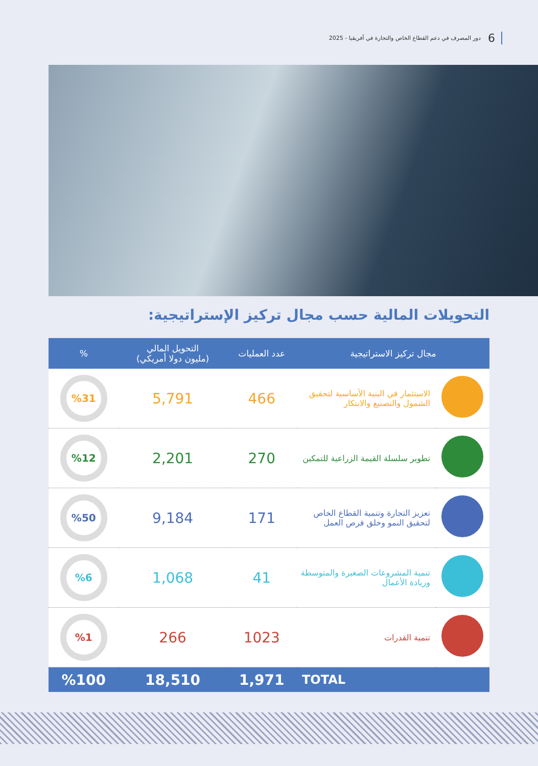6 دور المصرف في دعم القطاع الخاص والتجارة في أفريقيا - 2025
التحويلات المالية حسب مجال تركيز الإستراتيجية:
| مجال تركيز الاستراتيجية | | عدد العمليات | التحويل المالي (مليون دولا أمريكي) | % |
| --- | --- | --- | --- | --- |
| | الاستثمار في البنية الأساسية لتحقيق الشمول والتصنيع والابتكار | 466 | 5,791 | %31 |
| | تطوير سلسلة القيمة الزراعية للتمكين | 270 | 2,201 | %12 |
| | تعزيز التجارة وتنمية القطاع الخاص لتحقيق النمو وخلق فرص العمل | 171 | 9,184 | %50 |
| | تنمية المشروعات الصغيرة والمتوسطة وريادة الأعمال | 41 | 1,068 | %6 |
| | تنمية القدرات | 1023 | 266 | %1 |
| TOTAL | | 1,971 | 18,510 | %100 |